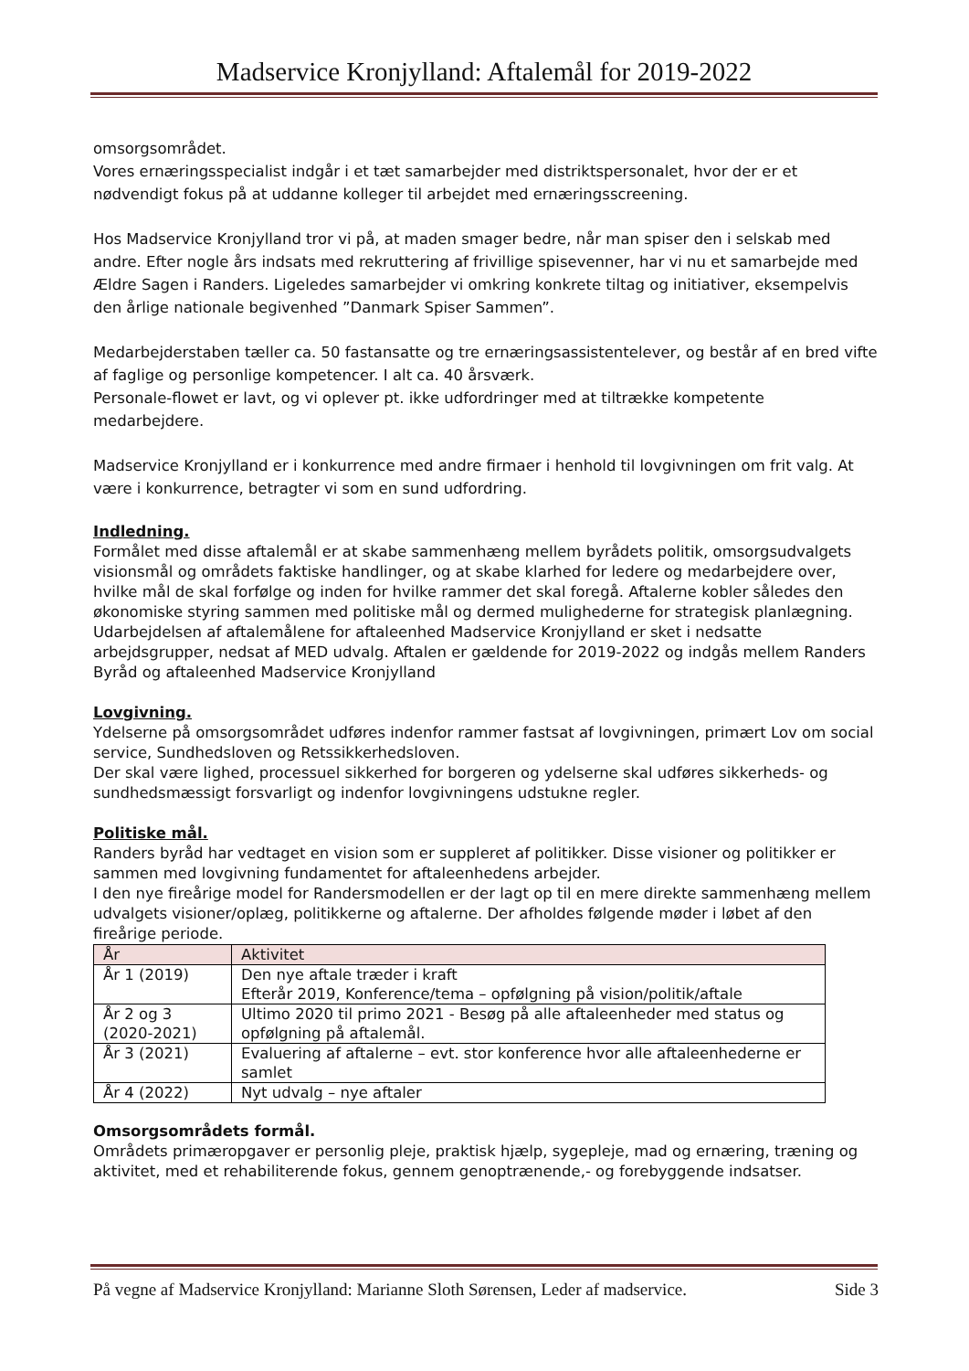Madservice Kronjylland: Aftalemål for 2019-2022
omsorgsområdet.
Vores ernæringsspecialist indgår i et tæt samarbejder med distriktspersonalet, hvor der er et nødvendigt fokus på at uddanne kolleger til arbejdet med ernæringsscreening.
Hos Madservice Kronjylland tror vi på, at maden smager bedre, når man spiser den i selskab med andre. Efter nogle års indsats med rekruttering af frivillige spisevenner, har vi nu et samarbejde med Ældre Sagen i Randers. Ligeledes samarbejder vi omkring konkrete tiltag og initiativer, eksempelvis den årlige nationale begivenhed ”Danmark Spiser Sammen”.
Medarbejderstaben tæller ca. 50 fastansatte og tre ernæringsassistentelever, og består af en bred vifte af faglige og personlige kompetencer. I alt ca. 40 årsværk.
Personale-flowet er lavt, og vi oplever pt. ikke udfordringer med at tiltrække kompetente medarbejdere.
Madservice Kronjylland er i konkurrence med andre firmaer i henhold til lovgivningen om frit valg. At være i konkurrence, betragter vi som en sund udfordring.
Indledning.
Formålet med disse aftalemål er at skabe sammenhæng mellem byrådets politik, omsorgsudvalgets visionsmål og områdets faktiske handlinger, og at skabe klarhed for ledere og medarbejdere over, hvilke mål de skal forfølge og inden for hvilke rammer det skal foregå. Aftalerne kobler således den økonomiske styring sammen med politiske mål og dermed mulighederne for strategisk planlægning.
Udarbejdelsen af aftalemålene for aftaleenhed Madservice Kronjylland er sket i nedsatte arbejdsgrupper, nedsat af MED udvalg. Aftalen er gældende for 2019-2022 og indgås mellem Randers Byråd og aftaleenhed Madservice Kronjylland
Lovgivning.
Ydelserne på omsorgsområdet udføres indenfor rammer fastsat af lovgivningen, primært Lov om social service, Sundhedsloven og Retssikkerhedsloven.
Der skal være lighed, processuel sikkerhed for borgeren og ydelserne skal udføres sikkerheds- og sundhedsmæssigt forsvarligt og indenfor lovgivningens udstukne regler.
Politiske mål.
Randers byråd har vedtaget en vision som er suppleret af politikker. Disse visioner og politikker er sammen med lovgivning fundamentet for aftaleenhedens arbejder.
I den nye fireårige model for Randersmodellen er der lagt op til en mere direkte sammenhæng mellem udvalgets visioner/oplæg, politikkerne og aftalerne. Der afholdes følgende møder i løbet af den fireårige periode.
| År | Aktivitet |
| --- | --- |
| År 1 (2019) | Den nye aftale træder i kraft Efterår 2019, Konference/tema – opfølgning på vision/politik/aftale |
| År 2 og 3 (2020-2021) | Ultimo 2020 til primo 2021 - Besøg på alle aftaleenheder med status og opfølgning på aftalemål. |
| År 3 (2021) | Evaluering af aftalerne – evt. stor konference hvor alle aftaleenhederne er samlet |
| År 4 (2022) | Nyt udvalg – nye aftaler |
Omsorgsområdets formål.
Områdets primæropgaver er personlig pleje, praktisk hjælp, sygepleje, mad og ernæring, træning og aktivitet, med et rehabiliterende fokus, gennem genoptrænende,- og forebyggende indsatser.
På vegne af Madservice Kronjylland: Marianne Sloth Sørensen, Leder af madservice. Side 3